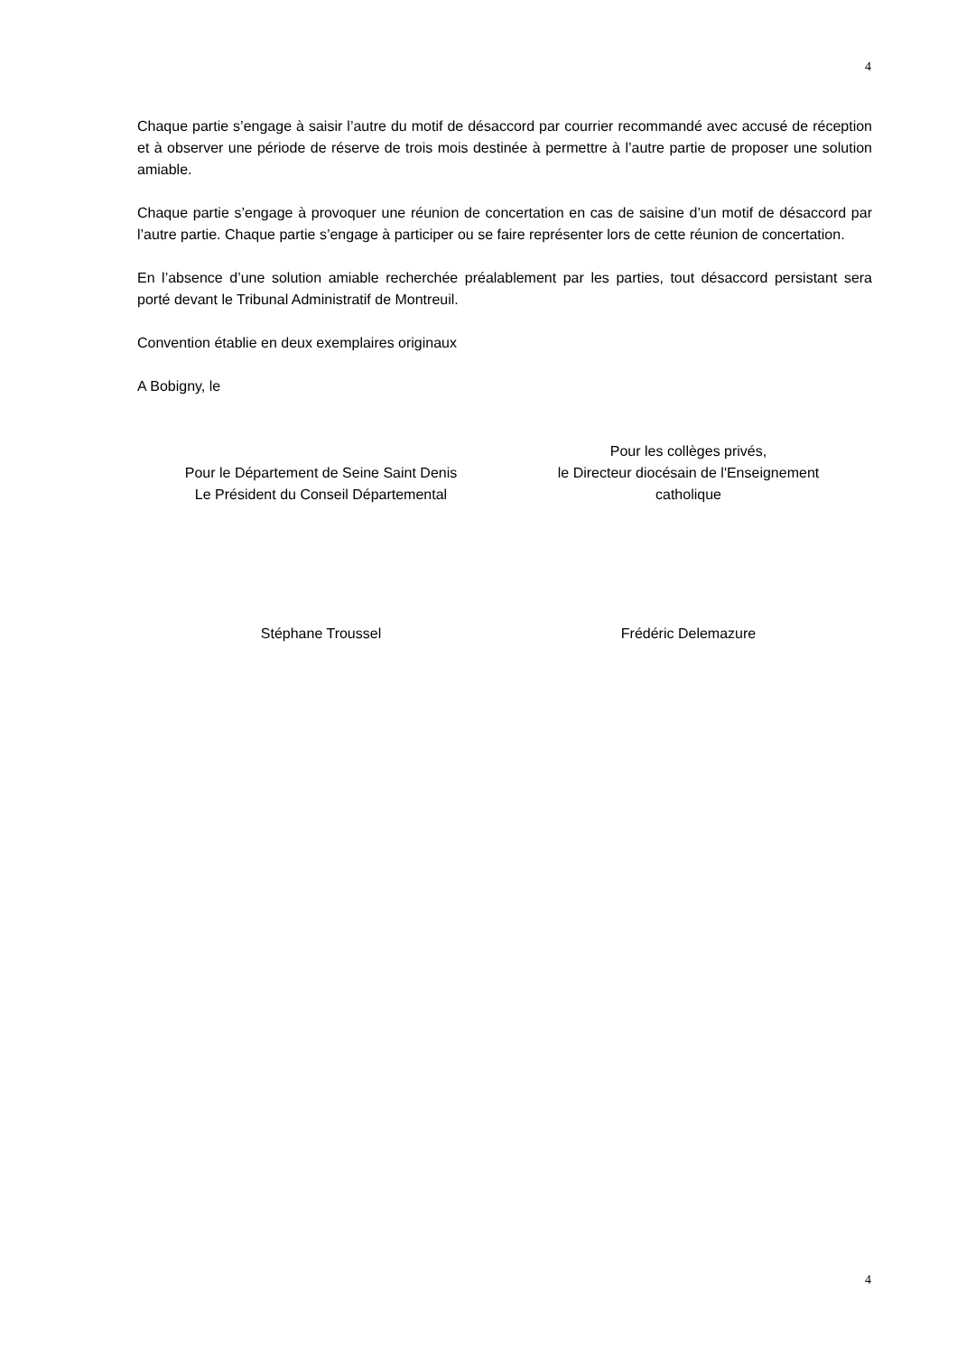4
Chaque partie s’engage à saisir l’autre du motif de désaccord par courrier recommandé avec accusé de réception et à observer une période de réserve de trois mois destinée à permettre à l’autre partie de proposer une solution amiable.
Chaque partie s’engage à provoquer une réunion de concertation en cas de saisine d’un motif de désaccord par l’autre partie. Chaque partie s’engage à participer ou se faire représenter lors de cette réunion de concertation.
En l’absence d’une solution amiable recherchée préalablement par les parties, tout désaccord persistant sera porté devant le Tribunal Administratif de Montreuil.
Convention établie en deux exemplaires originaux
A Bobigny, le
Pour le Département de Seine Saint Denis
Le Président du Conseil Départemental
Pour les collèges privés,
le Directeur diocésain de l'Enseignement
catholique
Stéphane Troussel Frédéric Delemazure
4